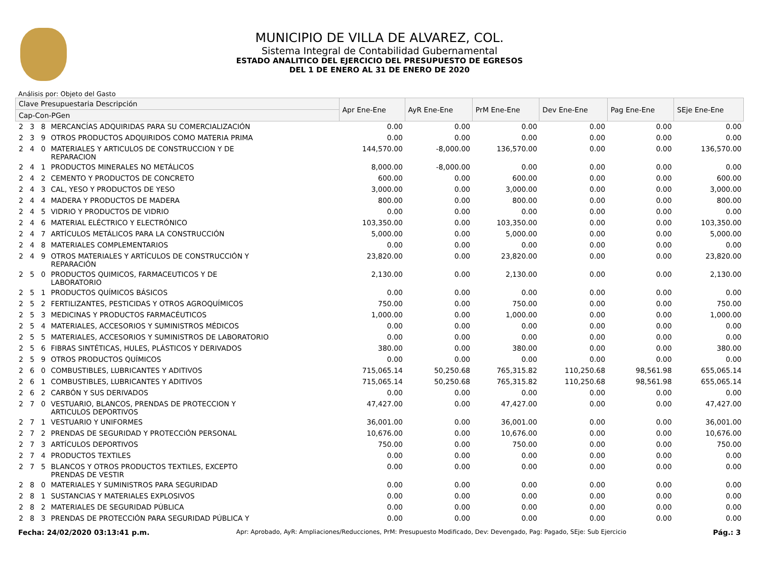MUNICIPIO DE VILLA DE ALVAREZ, COL.
Sistema Integral de Contabilidad Gubernamental
ESTADO ANALITICO DEL EJERCICIO DEL PRESUPUESTO DE EGRESOS
DEL 1 DE ENERO AL 31 DE ENERO DE 2020
Análisis por: Objeto del Gasto
| Clave Presupuestaria Descripción | | | | Apr Ene-Ene | AyR Ene-Ene | PrM Ene-Ene | Dev Ene-Ene | Pag Ene-Ene | SEje Ene-Ene |
| --- | --- | --- | --- | --- | --- | --- | --- | --- | --- |
| Cap-Con-PGen | | | | | | | | | |
| 2 | 3 | 8 | MERCANCÍAS ADQUIRIDAS PARA SU COMERCIALIZACIÓN | 0.00 | 0.00 | 0.00 | 0.00 | 0.00 | 0.00 |
| 2 | 3 | 9 | OTROS PRODUCTOS ADQUIRIDOS COMO MATERIA PRIMA | 0.00 | 0.00 | 0.00 | 0.00 | 0.00 | 0.00 |
| 2 | 4 | 0 | MATERIALES Y ARTICULOS DE CONSTRUCCION Y DE REPARACION | 144,570.00 | -8,000.00 | 136,570.00 | 0.00 | 0.00 | 136,570.00 |
| 2 | 4 | 1 | PRODUCTOS MINERALES NO METÁLICOS | 8,000.00 | -8,000.00 | 0.00 | 0.00 | 0.00 | 0.00 |
| 2 | 4 | 2 | CEMENTO Y PRODUCTOS DE CONCRETO | 600.00 | 0.00 | 600.00 | 0.00 | 0.00 | 600.00 |
| 2 | 4 | 3 | CAL, YESO Y PRODUCTOS DE YESO | 3,000.00 | 0.00 | 3,000.00 | 0.00 | 0.00 | 3,000.00 |
| 2 | 4 | 4 | MADERA Y PRODUCTOS DE MADERA | 800.00 | 0.00 | 800.00 | 0.00 | 0.00 | 800.00 |
| 2 | 4 | 5 | VIDRIO Y PRODUCTOS DE VIDRIO | 0.00 | 0.00 | 0.00 | 0.00 | 0.00 | 0.00 |
| 2 | 4 | 6 | MATERIAL ELÉCTRICO Y ELECTRÓNICO | 103,350.00 | 0.00 | 103,350.00 | 0.00 | 0.00 | 103,350.00 |
| 2 | 4 | 7 | ARTÍCULOS METÁLICOS PARA LA CONSTRUCCIÓN | 5,000.00 | 0.00 | 5,000.00 | 0.00 | 0.00 | 5,000.00 |
| 2 | 4 | 8 | MATERIALES COMPLEMENTARIOS | 0.00 | 0.00 | 0.00 | 0.00 | 0.00 | 0.00 |
| 2 | 4 | 9 | OTROS MATERIALES Y ARTÍCULOS DE CONSTRUCCIÓN Y REPARACIÓN | 23,820.00 | 0.00 | 23,820.00 | 0.00 | 0.00 | 23,820.00 |
| 2 | 5 | 0 | PRODUCTOS QUIMICOS, FARMACEUTICOS Y DE LABORATORIO | 2,130.00 | 0.00 | 2,130.00 | 0.00 | 0.00 | 2,130.00 |
| 2 | 5 | 1 | PRODUCTOS QUÍMICOS BÁSICOS | 0.00 | 0.00 | 0.00 | 0.00 | 0.00 | 0.00 |
| 2 | 5 | 2 | FERTILIZANTES, PESTICIDAS Y OTROS AGROQUÍMICOS | 750.00 | 0.00 | 750.00 | 0.00 | 0.00 | 750.00 |
| 2 | 5 | 3 | MEDICINAS Y PRODUCTOS FARMACÉUTICOS | 1,000.00 | 0.00 | 1,000.00 | 0.00 | 0.00 | 1,000.00 |
| 2 | 5 | 4 | MATERIALES, ACCESORIOS Y SUMINISTROS MÉDICOS | 0.00 | 0.00 | 0.00 | 0.00 | 0.00 | 0.00 |
| 2 | 5 | 5 | MATERIALES, ACCESORIOS Y SUMINISTROS DE LABORATORIO | 0.00 | 0.00 | 0.00 | 0.00 | 0.00 | 0.00 |
| 2 | 5 | 6 | FIBRAS SINTÉTICAS, HULES, PLÁSTICOS Y DERIVADOS | 380.00 | 0.00 | 380.00 | 0.00 | 0.00 | 380.00 |
| 2 | 5 | 9 | OTROS PRODUCTOS QUÍMICOS | 0.00 | 0.00 | 0.00 | 0.00 | 0.00 | 0.00 |
| 2 | 6 | 0 | COMBUSTIBLES, LUBRICANTES Y ADITIVOS | 715,065.14 | 50,250.68 | 765,315.82 | 110,250.68 | 98,561.98 | 655,065.14 |
| 2 | 6 | 1 | COMBUSTIBLES, LUBRICANTES Y ADITIVOS | 715,065.14 | 50,250.68 | 765,315.82 | 110,250.68 | 98,561.98 | 655,065.14 |
| 2 | 6 | 2 | CARBÓN Y SUS DERIVADOS | 0.00 | 0.00 | 0.00 | 0.00 | 0.00 | 0.00 |
| 2 | 7 | 0 | VESTUARIO, BLANCOS, PRENDAS DE PROTECCION Y ARTICULOS DEPORTIVOS | 47,427.00 | 0.00 | 47,427.00 | 0.00 | 0.00 | 47,427.00 |
| 2 | 7 | 1 | VESTUARIO Y UNIFORMES | 36,001.00 | 0.00 | 36,001.00 | 0.00 | 0.00 | 36,001.00 |
| 2 | 7 | 2 | PRENDAS DE SEGURIDAD Y PROTECCIÓN PERSONAL | 10,676.00 | 0.00 | 10,676.00 | 0.00 | 0.00 | 10,676.00 |
| 2 | 7 | 3 | ARTÍCULOS DEPORTIVOS | 750.00 | 0.00 | 750.00 | 0.00 | 0.00 | 750.00 |
| 2 | 7 | 4 | PRODUCTOS TEXTILES | 0.00 | 0.00 | 0.00 | 0.00 | 0.00 | 0.00 |
| 2 | 7 | 5 | BLANCOS Y OTROS PRODUCTOS TEXTILES, EXCEPTO PRENDAS DE VESTIR | 0.00 | 0.00 | 0.00 | 0.00 | 0.00 | 0.00 |
| 2 | 8 | 0 | MATERIALES Y SUMINISTROS PARA SEGURIDAD | 0.00 | 0.00 | 0.00 | 0.00 | 0.00 | 0.00 |
| 2 | 8 | 1 | SUSTANCIAS Y MATERIALES EXPLOSIVOS | 0.00 | 0.00 | 0.00 | 0.00 | 0.00 | 0.00 |
| 2 | 8 | 2 | MATERIALES DE SEGURIDAD PÚBLICA | 0.00 | 0.00 | 0.00 | 0.00 | 0.00 | 0.00 |
| 2 | 8 | 3 | PRENDAS DE PROTECCIÓN PARA SEGURIDAD PÚBLICA Y | 0.00 | 0.00 | 0.00 | 0.00 | 0.00 | 0.00 |
Fecha: 24/02/2020 03:13:41 p.m. Apr: Aprobado, AyR: Ampliaciones/Reducciones, PrM: Presupuesto Modificado, Dev: Devengado, Pag: Pagado, SEje: Sub Ejercicio Pág.: 3